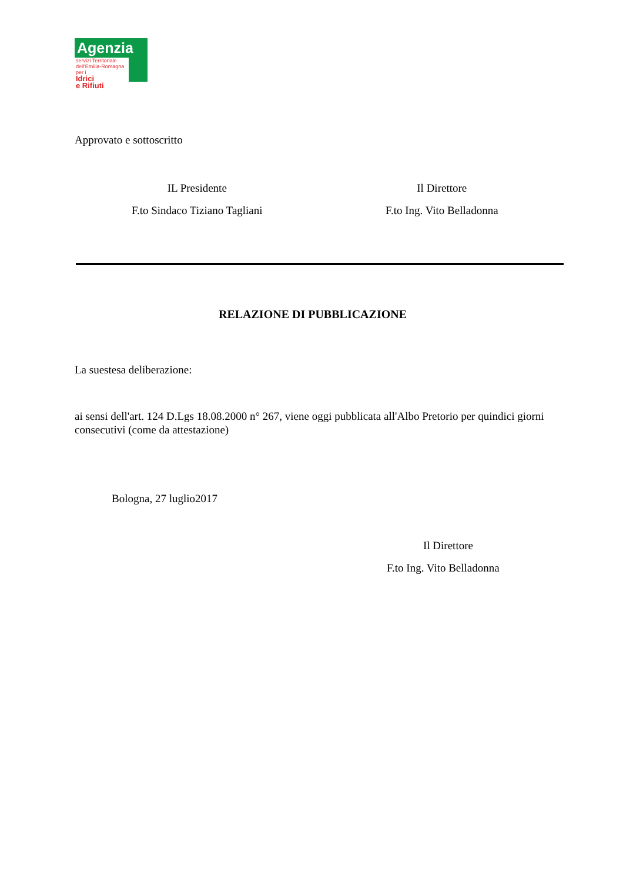Agenzia
servizi Territoriale dell'Emilia-Romagna per i
Idrici
e Rifiuti
Approvato e sottoscritto
IL Presidente Il Direttore
F.to Sindaco Tiziano Tagliani F.to Ing. Vito Belladonna
RELAZIONE DI PUBBLICAZIONE
La suestesa deliberazione:
ai sensi dell'art. 124 D.Lgs 18.08.2000 n° 267, viene oggi pubblicata all'Albo Pretorio per quindici giorni consecutivi (come da attestazione)
Bologna, 27 luglio2017
Il Direttore
F.to Ing. Vito Belladonna